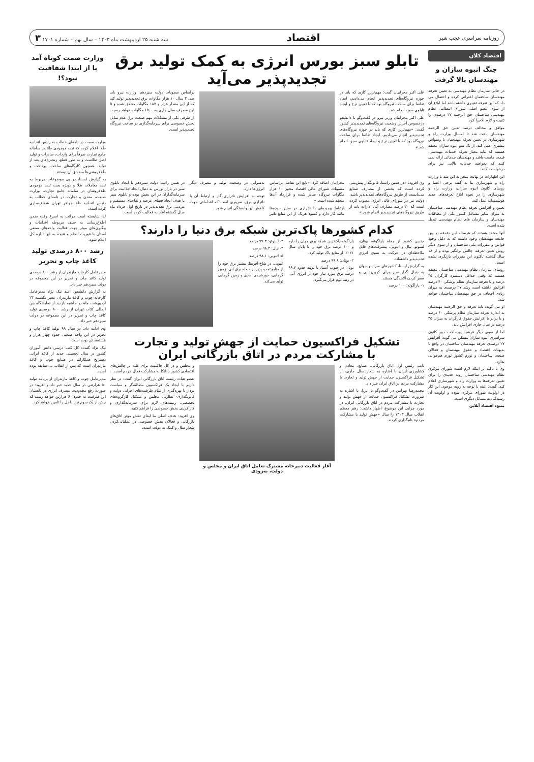روزنامه سراسری عجب شیر اقتصاد سه شنبه ۲۵ اردیبهشت ماه ۱۴۰۳ – سال نهم – شماره ۱۷۰۱ ۳
اقتصاد کلان
جنگ انبوه سازان و مهندسان بالا گرفت
در حالی سازمان نظام مهندسی به تعیین تعرفه مهندسان ساختمان اعتراض کرده و احتمال می داد که این تعرفه تغییری داشته باشد اما ابلاغ آن از سوی عضو اصلی شورای انتظامی نظام مهندسی ساختمان حق الزحمه ۲۷ درصدی را تثبیت و لازم الاجرا کرد.
موافق و مخالف درصد تعیین حق الزحمه مهندسان باعث شد تا امسال وزارت راه و شهرسازی در تعیین تعرفه مهندسان با وسواس بیشتری عمل کند. از یک سو انبوه سازان معتقد هستند که نباید معیار تعرفه خدمات مهندسی، قیمت ماست باشد و مهندسان خدماتی ارائه نمی کنند که بخواهند خدمات بالایی نیز برای درخواست کنند.
این اظهارات در نهایت منجر به این شد تا وزارت راه و شهرسازی بنا به گفته برخی اعضا و روسای کانون انبوه سازان، وزارت راه و شهرسازی را در نحوه ابلاغ تعرفه‌های جدید هوشمندانه عمل کند.
تعیین و افزایش تعرفه نظام مهندسی ساختمان به میزان سایر مشاغل کشور یکی از مطالبات مهندسان و سازمان های نظام مهندسی تبدیل شده است.
آنها معتقد هستند که هرساله این دغدغه در بین جامعه مهندسان وجود داشته که به دلیل وجود قوانین و مقررات ملی ساختمان و از سوی دیگر روش تعیین تعرفه، چالش برانگیز بوده و از ۱۸ سال گذشته تاکنون این مقررات بازنگری نشده است.
روسای سازمان نظام مهندسی ساختمان معتقد هستند که وقتی حداقل دستمزد کارگران ۳۵ درصد و با تعرفه سازمان نظام پزشکی ۴۰ درصد افزایش داشته است رشد ۲۷ درصدی به میزان زیادی اجحاف در حق مهندسان ساختمان خواهد شد.
او می گوید: باید تعرفه و حق الزحمه مهندسان به اندازه تعرفه سازمان نظام پزشکی ۴۰ درصد و یا برابر با افزایش حقوق کارگران به میزان ۳۵ درصد در سال جاری افزایش یابد.
اما از سوی دیگر فرشید پورحاجت دبیر کانون سراسری انبوه سازان مسکن می گوید: افزایش ۲۷ درصدی تعرفه مهندسان ساختمان در واقع با بدیهیات اقتصاد و حقوق مهندسان و فعالان صنعت ساختمان و تورم کشور تورم هم‌خوانی ندارد.
وی با تاکید بر اینکه لازم است شورای مرکزی نظام مهندسی ساختمان رویه جدیدی را برای تعیین تعرفه‌ها به وزارت راه و شهرسازی اعلام کند، گفت: البته با توجه به رویه موجود، این کار در اولویت شورای مرکزی نبوده و اولویت آن رسیدگی به مسائل دیگری است.
منبع: اقتصاد آنلاین
تابلو سبز بورس انرژی به کمک تولید برق تجدیدپذیر می‌آید
علی اکبر محرابیان گفت: مهم‌ترین کاری که باید در حوزه نیروگاه‌های تجدیدپذیر انجام می‌دادیم، ایجاد تقاضا برای ساخت نیروگاه بود که با تعیین نرخ و ایجاد تابلوی سبز، انجام شد.
علی اکبر محرابیان وزیر نیرو در گفت‌وگو با دانشجو درخصوص آخرین وضعیت نیروگاه‌های تجدیدپذیر کشور گفت: «مهم‌ترین کاری که باید در حوزه نیروگاه‌های تجدیدپذیر انجام می‌دادیم، ایجاد تقاضا برای ساخت نیروگاه بود که با تعیین نرخ و ایجاد تابلوی سبز، انجام شد.»
براساس مصوبات دولت سیزدهم، وزارت نیرو باید طی ۳ سال ۱۰ هزار مگاوات برق تجدیدپذیر تولید کند که از این مقدار هزار و ۱۸۷ مگاوات محقق شده و تا اوج مصرف سال جاری به ۱۵۰۰ مگاوات خواهد رسید.
از طرفی یکی از مشکلات مهم صنعت برق عدم تمایل بخش خصوصی برای سرمایه‌گذاری در ساخت نیروگاه تجدیدپذیر است.
وی افزود: «در همین راستا، قانونگذار پیش‌بینی کرده است که بخشی از مصارف صنایع می‌بایست از طریق نیروگاه‌های تجدیدپذیر باشد. دولت نیز در شورای عالی انرژی مصوب کرده است که ۲۰ درصد مصارف آتی ادارات باید از طریق نیروگاه‌های تجدیدپذیر انجام شود.»
محرابیان اضافه کرد: «تابع این تقاضا، براساس مصوبات شورای عالی اقتصاد مجوز ۱۰ هزار مگاوات نیروگاه صادر شده و قرارداد آن‌ها منعقد شده است.»
ارتباط پیچیده‌ای با ناترازی در سایر حوزه‌ها مانند گاز دارد و کمبود هریک از این منابع تاثیر به‌سزایی در وضعیت تولید و مصرف دیگر انرژی‌ها دارد.
توجه به افزایش ناترازی گاز و ارتباط آن با ناترازی برق، ضروری است که اقداماتی جهت کاهش این وابستگی انجام شود.
در همین راستا دولت سیزدهم با ایجاد تابلوی سبز در بازار بورس به دنبال ایجاد جذابیت برای سرمایه‌گذاران در این بخش بوده و تابلوی سبز با هدف ایجاد فضای عرضه و تقاضای مستقیم و مردمی برق تجدیدپذیر در تاریخ اول خرداد ماه سال گذشته آغاز به فعالیت کرده است.
کدام کشورها پاک‌ترین شبکه برق دنیا را دارند؟
چندین کشور از جمله پاراگوئه، بوتان، لسوتو، نپال و اتیوپی، پیشرفت‌های قابل ملاحظه‌ای در حرکت به سوی انرژی تجدیدپذیر داشته‌اند.
به گزارش ایسنا، کشورهای سراسر جهان به دنبال گذار سبز برای کربن‌زدایی و صفر کردن آلایندگی هستند.
۱- پاراگوئه: ۱۰۰ درصد
پاراگوئه پاک‌ترین شبکه برق جهان را دارد و ۱۰۰ درصد برق خود را تا پایان سال ۲۰۲۱، از منابع پاک تولید کرد.
۲- بوتان: ۹۹.۸ درصد
بوتان در جنوب آسیا، با تولید حدود ۹۹.۷ درصد برق مورد نیاز خود از انرژی آبی، در رتبه دوم قرار می‌گیرد.
۳- لسوتو: ۹۹.۳ درصد
۴- نپال: ۹۸.۴ درصد
۵- اتیوپی: ۹۸.۱ درصد
اتیوپی، در شاخ آفریقا، بیشتر برق خود را از منابع تجدیدپذیر از جمله برق آبی، زمین گرمایی، خورشیدی، بادی و زمین گرمایی تولید می‌کند.
تشکیل فراکسیون حمایت از جهش تولید و تجارت
با مشارکت مردم در اتاق بازرگانی ایران
نایب رئیس اول اتاق بازرگانی، صنایع، معادن و کشاورزی ایران با اشاره به شعار سال جاری، از تشکیل فراکسیون حمایت از جهش تولید و تجارت با مشارکت مردم در اتاق ایران خبر داد.
محمدرضا بهرامن در گفت‌وگو با ایرنا، با اشاره به ضرورت تشکیل فراکسیون حمایت از جهش تولید و تجارت با مشارکت مردم در اتاق بازرگانی ایران، در مورد چرایی این موضوع، اظهار داشت: رهبر معظم انقلاب سال ۱۴۰۳ را سال «جهش تولید با مشارکت مردم» نام‌گذاری کردند.
آغاز فعالیت دبیرخانه مشترک تعامل اتاق ایران و مجلس و دولت، به‌زودی
و مجلس و در کل حاکمیت برای غلبه بر چالش‌های اقتصادی کشور با اتکا به مشارکت فعال مردم است.
عضو هیات رئیسه اتاق بازرگانی ایران گفت: در نظر داریم با ایجاد یک فراکسیون مطالبه‌گر و سیاست پرداز با بهره‌گیری از تمام ظرفیت‌های اجرایی دولت و قانونگذاری- نظارتی مجلس و تشکیل کارگروه‌های تخصصی، زمینه‌های لازم برای سرمایه‌گذاری و کارآفرینی بخش خصوصی را فراهم کنیم.
وی افزود: هدف اصلی ما ایفای نقش مؤثر اتاق‌های بازرگانی و فعالان بخش خصوصی در عملیاتی‌کردن شعار سال و کمک به دولت است.
وزارت صمت کوتاه آمد یا از ابتدا شفافیت نبود؟!
وزارت صمت در نامه‌ای خطاب به رئیس اتحادیه طلا، اعلام کرده که ثبت موجودی طلا در سامانه جامع تجارت صرفاً برای واردات، صادرات و تولید اصل طلاست و به طور قطع، زنجیره‌های بعد از تولید، همچون کارگاه‌های ساخت، پرداخت و طلافروشی‌ها مصداق آن نیستند.
به گزارش ایسنا، در پی موضوعات مربوط به ثبت معاملات طلا و بویژه بحث ثبت موجودی طلافروشان در سامانه جامع تجارت، وزارت صنعت، معدن و تجارت در نامه‌ای خطاب به رئیس اتحادیه طلا جواهر تهران شفاف‌سازی کرده است.
لذا شایسته است مراتب به اسرع وقت ضمن اطلاع‌رسانی به صنف مربوطه اقدامات و پیگیری‌های موثر جهت فعالیت واحدهای صنفی استان با فوریت انجام و نتیجه به این اداره کل اعلام شود.
رشد ۸۰۰ درصدی تولید کاغذ چاپ و تحریر
مدیرعامل کارخانه مازندران از رشد ۸۰۰ درصدی تولید کاغذ چاپ و تحریر در این مجموعه در دولت سیزدهم خبر داد.
به گزارش دانشجو، امید نیک نژاد مدیرعامل کارخانه چوب و کاغذ مازندران عصر یکشنبه ۲۳ اردیبهشت ماه در حاشیه بازدید از نمایشگاه بین المللی کتاب تهران از رشد ۸۰۰ درصدی تولید کاغذ چاپ و تحریر در این مجموعه در دولت سیزدهم خبر داد.
وی ادامه داد: در سال ۹۹ تولید کاغذ چاپ و تحریر در این واحد صنعتی حدود چهار هزار و هشتصد تن بوده است.
نیک نژاد گفت: کل کتب درسی دانش آموزان کشور در سال تحصیلی جدید از کاغذ ایرانی دسترنج همکارانم در صنایع چوب و کاغذ مازندران است که پس از انقلاب بی سابقه بوده است.
مدیرعامل چوب و کاغذ مازندران از برنامه تولید ۵۰ هزارتنی در سال جدید خبر داد و افزود: در صورت رفع محدودیت مصرف انرژی در تابستان این ظرفیت به حدود ۶۰ هزارتن خواهد رسید که بیش از یک سوم نیاز داخل را تامین خواهد کرد.